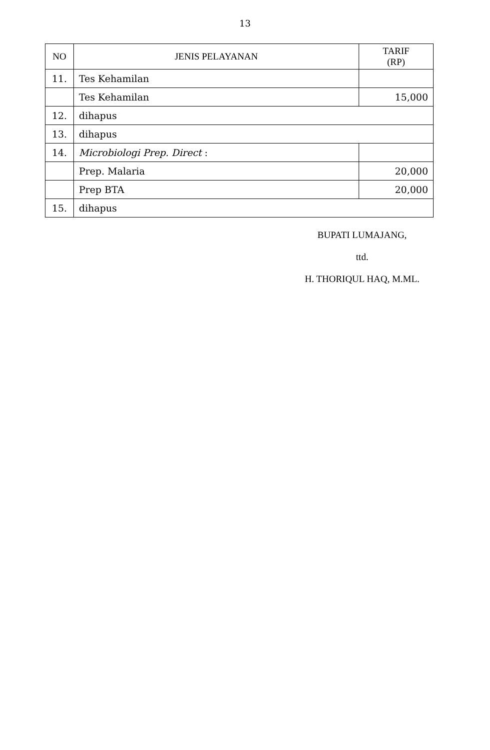13
| NO | JENIS PELAYANAN | TARIF (RP) |
| --- | --- | --- |
| 11. | Tes Kehamilan | |
| | Tes Kehamilan | 15,000 |
| 12. | dihapus | |
| 13. | dihapus | |
| 14. | Microbiologi Prep. Direct : | |
| | Prep. Malaria | 20,000 |
| | Prep BTA | 20,000 |
| 15. | dihapus | |
BUPATI LUMAJANG,
ttd.
H. THORIQUL HAQ, M.ML.